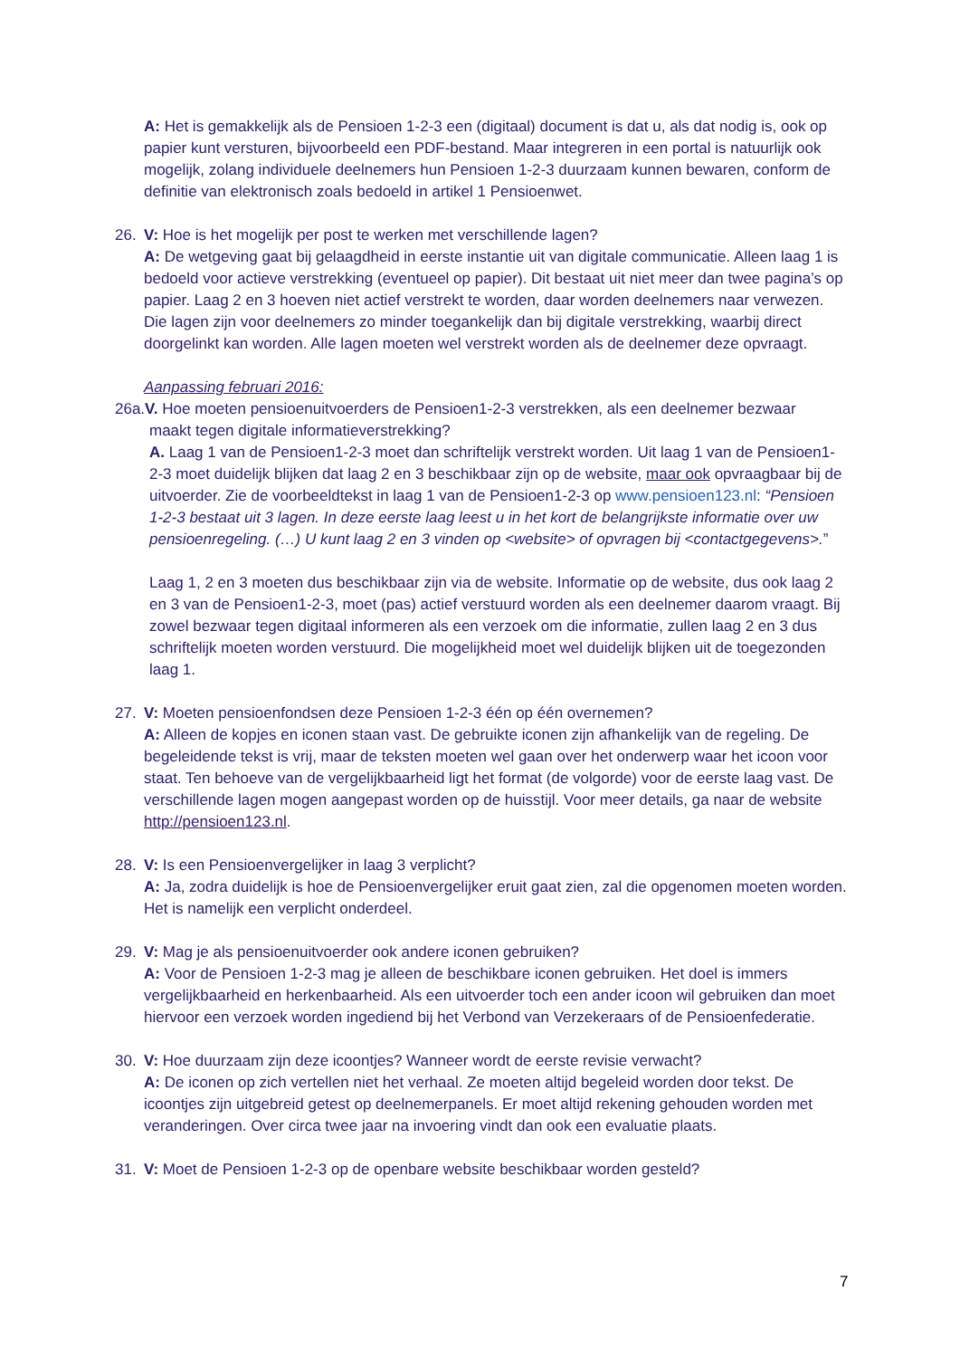A: Het is gemakkelijk als de Pensioen 1-2-3 een (digitaal) document is dat u, als dat nodig is, ook op papier kunt versturen, bijvoorbeeld een PDF-bestand. Maar integreren in een portal is natuurlijk ook mogelijk, zolang individuele deelnemers hun Pensioen 1-2-3 duurzaam kunnen bewaren, conform de definitie van elektronisch zoals bedoeld in artikel 1 Pensioenwet.
26. V: Hoe is het mogelijk per post te werken met verschillende lagen?
A: De wetgeving gaat bij gelaagdheid in eerste instantie uit van digitale communicatie. Alleen laag 1 is bedoeld voor actieve verstrekking (eventueel op papier). Dit bestaat uit niet meer dan twee pagina’s op papier. Laag 2 en 3 hoeven niet actief verstrekt te worden, daar worden deelnemers naar verwezen. Die lagen zijn voor deelnemers zo minder toegankelijk dan bij digitale verstrekking, waarbij direct doorgelinkt kan worden. Alle lagen moeten wel verstrekt worden als de deelnemer deze opvraagt.
Aanpassing februari 2016:
26a.V. Hoe moeten pensioenuitvoerders de Pensioen1-2-3 verstrekken, als een deelnemer bezwaar
maakt tegen digitale informatieverstrekking?
A. Laag 1 van de Pensioen1-2-3 moet dan schriftelijk verstrekt worden. Uit laag 1 van de Pensioen1-2-3 moet duidelijk blijken dat laag 2 en 3 beschikbaar zijn op de website, maar ook opvraagbaar bij de uitvoerder. Zie de voorbeeldtekst in laag 1 van de Pensioen1-2-3 op www.pensioen123.nl: “Pensioen 1-2-3 bestaat uit 3 lagen. In deze eerste laag leest u in het kort de belangrijkste informatie over uw pensioenregeling. (…) U kunt laag 2 en 3 vinden op <website> of opvragen bij <contactgegevens>.”
Laag 1, 2 en 3 moeten dus beschikbaar zijn via de website. Informatie op de website, dus ook laag 2 en 3 van de Pensioen1-2-3, moet (pas) actief verstuurd worden als een deelnemer daarom vraagt. Bij zowel bezwaar tegen digitaal informeren als een verzoek om die informatie, zullen laag 2 en 3 dus schriftelijk moeten worden verstuurd. Die mogelijkheid moet wel duidelijk blijken uit de toegezonden laag 1.
27. V: Moeten pensioenfondsen deze Pensioen 1-2-3 één op één overnemen?
A: Alleen de kopjes en iconen staan vast. De gebruikte iconen zijn afhankelijk van de regeling. De begeleidende tekst is vrij, maar de teksten moeten wel gaan over het onderwerp waar het icoon voor staat. Ten behoeve van de vergelijkbaarheid ligt het format (de volgorde) voor de eerste laag vast. De verschillende lagen mogen aangepast worden op de huisstijl. Voor meer details, ga naar de website http://pensioen123.nl.
28. V: Is een Pensioenvergelijker in laag 3 verplicht?
A: Ja, zodra duidelijk is hoe de Pensioenvergelijker eruit gaat zien, zal die opgenomen moeten worden. Het is namelijk een verplicht onderdeel.
29. V: Mag je als pensioenuitvoerder ook andere iconen gebruiken?
A: Voor de Pensioen 1-2-3 mag je alleen de beschikbare iconen gebruiken. Het doel is immers vergelijkbaarheid en herkenbaarheid. Als een uitvoerder toch een ander icoon wil gebruiken dan moet hiervoor een verzoek worden ingediend bij het Verbond van Verzekeraars of de Pensioenfederatie.
30. V: Hoe duurzaam zijn deze icoontjes? Wanneer wordt de eerste revisie verwacht?
A: De iconen op zich vertellen niet het verhaal. Ze moeten altijd begeleid worden door tekst. De icoontjes zijn uitgebreid getest op deelnemerpanels. Er moet altijd rekening gehouden worden met veranderingen. Over circa twee jaar na invoering vindt dan ook een evaluatie plaats.
31. V: Moet de Pensioen 1-2-3 op de openbare website beschikbaar worden gesteld?
7